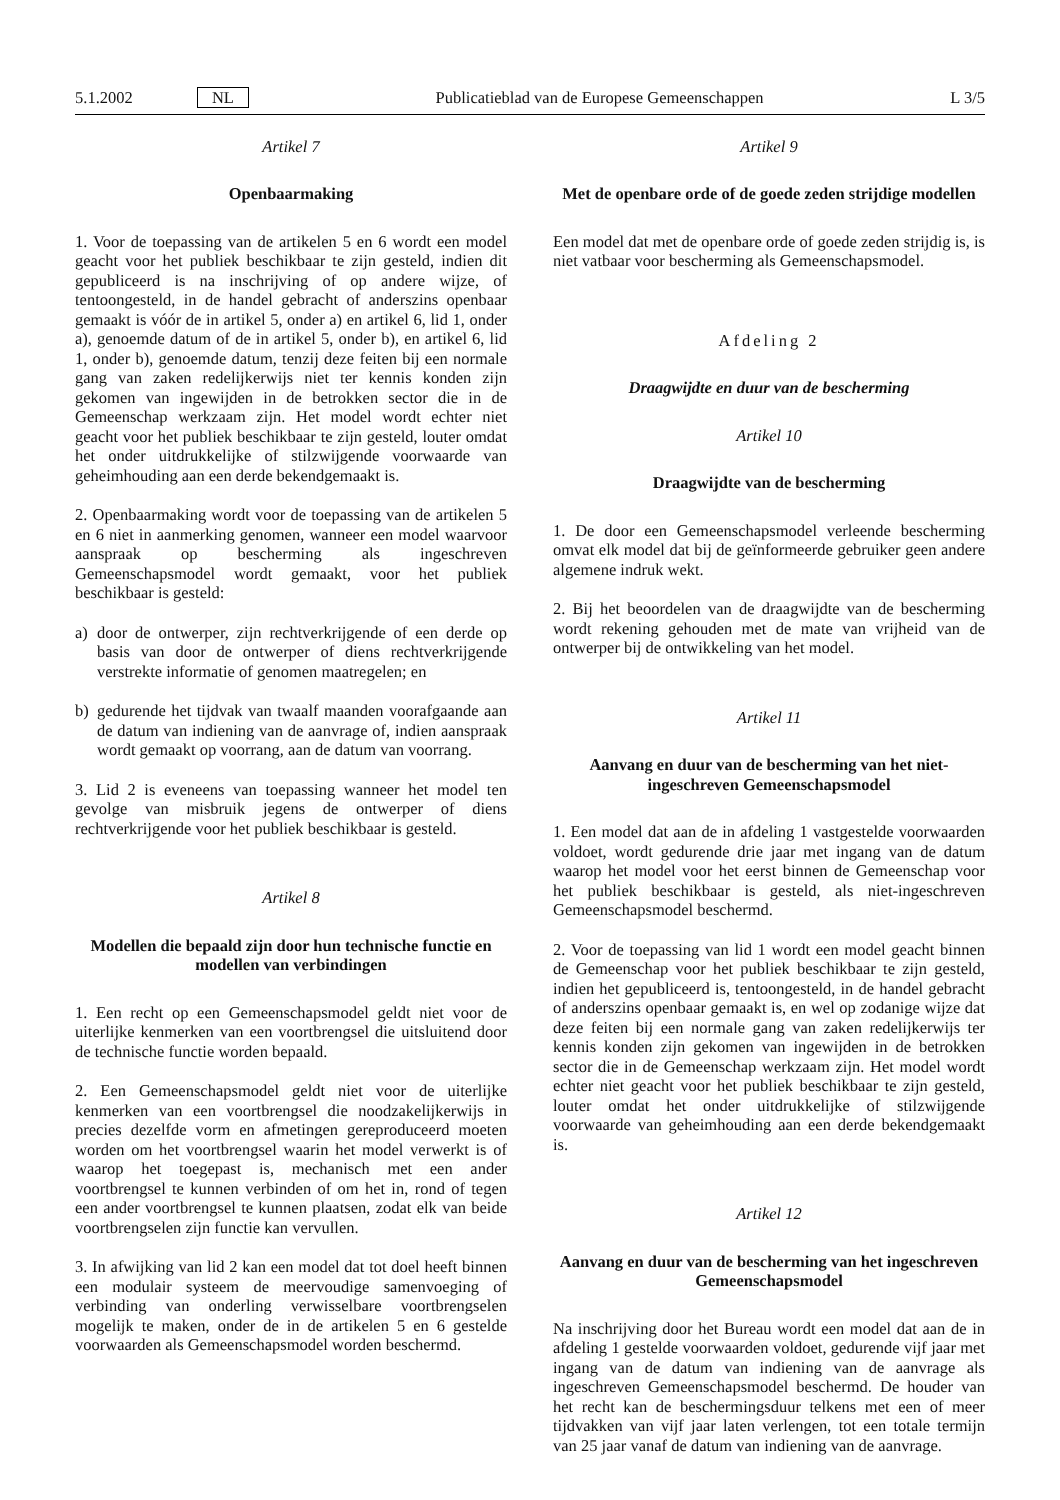5.1.2002 NL Publicatieblad van de Europese Gemeenschappen L 3/5
Artikel 7
Openbaarmaking
1. Voor de toepassing van de artikelen 5 en 6 wordt een model geacht voor het publiek beschikbaar te zijn gesteld, indien dit gepubliceerd is na inschrijving of op andere wijze, of tentoongesteld, in de handel gebracht of anderszins openbaar gemaakt is vóór de in artikel 5, onder a) en artikel 6, lid 1, onder a), genoemde datum of de in artikel 5, onder b), en artikel 6, lid 1, onder b), genoemde datum, tenzij deze feiten bij een normale gang van zaken redelijkerwijs niet ter kennis konden zijn gekomen van ingewijden in de betrokken sector die in de Gemeenschap werkzaam zijn. Het model wordt echter niet geacht voor het publiek beschikbaar te zijn gesteld, louter omdat het onder uitdrukkelijke of stilzwijgende voorwaarde van geheimhouding aan een derde bekendgemaakt is.
2. Openbaarmaking wordt voor de toepassing van de artikelen 5 en 6 niet in aanmerking genomen, wanneer een model waarvoor aanspraak op bescherming als ingeschreven Gemeenschapsmodel wordt gemaakt, voor het publiek beschikbaar is gesteld:
a) door de ontwerper, zijn rechtverkrijgende of een derde op basis van door de ontwerper of diens rechtverkrijgende verstrekte informatie of genomen maatregelen; en
b) gedurende het tijdvak van twaalf maanden voorafgaande aan de datum van indiening van de aanvrage of, indien aanspraak wordt gemaakt op voorrang, aan de datum van voorrang.
3. Lid 2 is eveneens van toepassing wanneer het model ten gevolge van misbruik jegens de ontwerper of diens rechtverkrijgende voor het publiek beschikbaar is gesteld.
Artikel 8
Modellen die bepaald zijn door hun technische functie en modellen van verbindingen
1. Een recht op een Gemeenschapsmodel geldt niet voor de uiterlijke kenmerken van een voortbrengsel die uitsluitend door de technische functie worden bepaald.
2. Een Gemeenschapsmodel geldt niet voor de uiterlijke kenmerken van een voortbrengsel die noodzakelijkerwijs in precies dezelfde vorm en afmetingen gereproduceerd moeten worden om het voortbrengsel waarin het model verwerkt is of waarop het toegepast is, mechanisch met een ander voortbrengsel te kunnen verbinden of om het in, rond of tegen een ander voortbrengsel te kunnen plaatsen, zodat elk van beide voortbrengselen zijn functie kan vervullen.
3. In afwijking van lid 2 kan een model dat tot doel heeft binnen een modulair systeem de meervoudige samenvoeging of verbinding van onderling verwisselbare voortbrengselen mogelijk te maken, onder de in de artikelen 5 en 6 gestelde voorwaarden als Gemeenschapsmodel worden beschermd.
Artikel 9
Met de openbare orde of de goede zeden strijdige modellen
Een model dat met de openbare orde of goede zeden strijdig is, is niet vatbaar voor bescherming als Gemeenschapsmodel.
Afdeling 2
Draagwijdte en duur van de bescherming
Artikel 10
Draagwijdte van de bescherming
1. De door een Gemeenschapsmodel verleende bescherming omvat elk model dat bij de geïnformeerde gebruiker geen andere algemene indruk wekt.
2. Bij het beoordelen van de draagwijdte van de bescherming wordt rekening gehouden met de mate van vrijheid van de ontwerper bij de ontwikkeling van het model.
Artikel 11
Aanvang en duur van de bescherming van het niet-ingeschreven Gemeenschapsmodel
1. Een model dat aan de in afdeling 1 vastgestelde voorwaarden voldoet, wordt gedurende drie jaar met ingang van de datum waarop het model voor het eerst binnen de Gemeenschap voor het publiek beschikbaar is gesteld, als niet-ingeschreven Gemeenschapsmodel beschermd.
2. Voor de toepassing van lid 1 wordt een model geacht binnen de Gemeenschap voor het publiek beschikbaar te zijn gesteld, indien het gepubliceerd is, tentoongesteld, in de handel gebracht of anderszins openbaar gemaakt is, en wel op zodanige wijze dat deze feiten bij een normale gang van zaken redelijkerwijs ter kennis konden zijn gekomen van ingewijden in de betrokken sector die in de Gemeenschap werkzaam zijn. Het model wordt echter niet geacht voor het publiek beschikbaar te zijn gesteld, louter omdat het onder uitdrukkelijke of stilzwijgende voorwaarde van geheimhouding aan een derde bekendgemaakt is.
Artikel 12
Aanvang en duur van de bescherming van het ingeschreven Gemeenschapsmodel
Na inschrijving door het Bureau wordt een model dat aan de in afdeling 1 gestelde voorwaarden voldoet, gedurende vijf jaar met ingang van de datum van indiening van de aanvrage als ingeschreven Gemeenschapsmodel beschermd. De houder van het recht kan de beschermingsduur telkens met een of meer tijdvakken van vijf jaar laten verlengen, tot een totale termijn van 25 jaar vanaf de datum van indiening van de aanvrage.